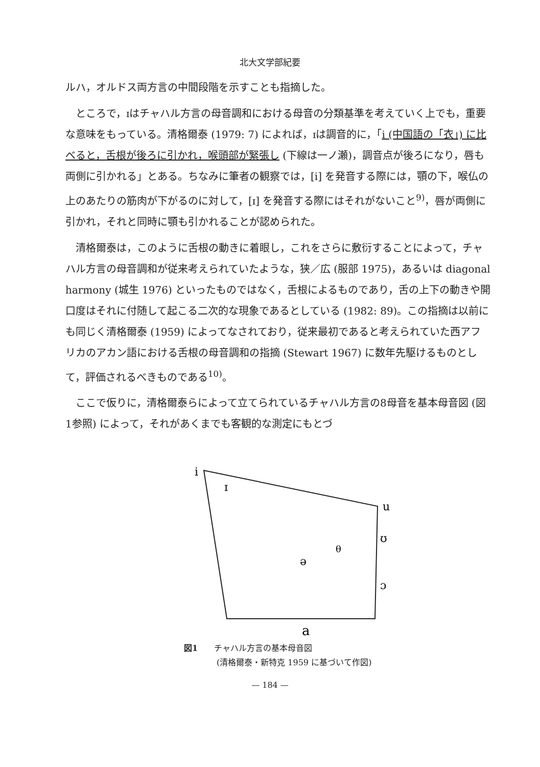北大文学部紀要
ルハ，オルドス両方言の中間段階を示すことも指摘した。
ところで，ɪはチャハル方言の母音調和における母音の分類基準を考えていく上でも，重要な意味をもっている。清格爾泰 (1979: 7) によれば，ɪは調音的に，「i (中国語の「衣」) に比べると，舌根が後ろに引かれ，喉頭部が緊張し (下線は一ノ瀬)，調音点が後ろになり，唇も両側に引かれる」とある。ちなみに筆者の観察では，[i] を発音する際には，顎の下，喉仏の上のあたりの筋肉が下がるのに対して，[ɪ] を発音する際にはそれがないこと<sup>9)</sup>，唇が両側に引かれ，それと同時に顎も引かれることが認められた。
清格爾泰は，このように舌根の動きに着眼し，これをさらに敷衍することによって，チャハル方言の母音調和が従来考えられていたような，狭／広 (服部 1975)，あるいは diagonal harmony (城生 1976) といったものではなく，舌根によるものであり，舌の上下の動きや開口度はそれに付随して起こる二次的な現象であるとしている (1982: 89)。この指摘は以前にも同じく清格爾泰 (1959) によってなされており，従来最初であると考えられていた西アフリカのアカン語における舌根の母音調和の指摘 (Stewart 1967) に数年先駆けるものとして，評価されるべきものである<sup>10)</sup>。
ここで仮りに，清格爾泰らによって立てられているチャハル方言の8母音を基本母音図 (図1参照) によって，それがあくまでも客観的な測定にもとづ
i
ɪ
u
ʊ
θ
ə
ɔ
a
図1　　チャハル方言の基本母音図
　　　　(清格爾泰・新特克 1959 に基づいて作図)
— 184 —